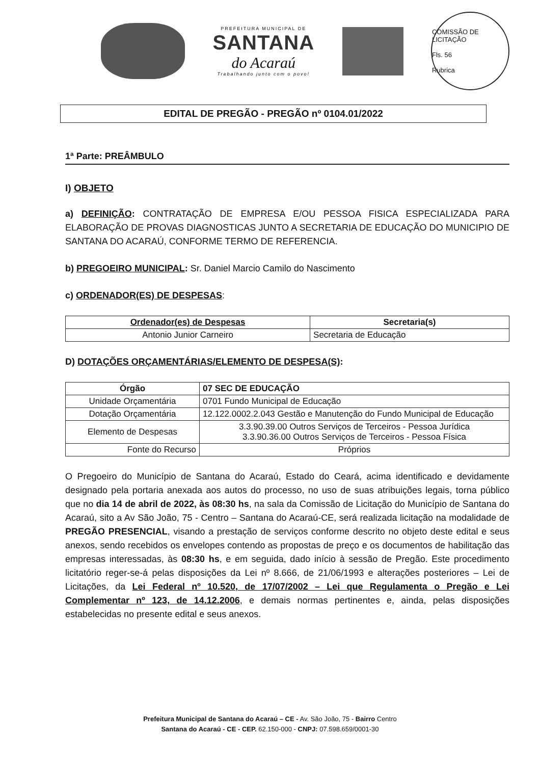PREFEITURA MUNICIPAL DE
SANTANA
do Acaraú
Trabalhando junto com o povo!
COMISSÃO DE LICITAÇÃO
Fls. 56
Rubrica
EDITAL DE PREGÃO - PREGÃO nº 0104.01/2022
1ª Parte: PREÂMBULO
I) OBJETO
a) DEFINIÇÃO: CONTRATAÇÃO DE EMPRESA E/OU PESSOA FISICA ESPECIALIZADA PARA ELABORAÇÃO DE PROVAS DIAGNOSTICAS JUNTO A SECRETARIA DE EDUCAÇÃO DO MUNICIPIO DE SANTANA DO ACARAÚ, CONFORME TERMO DE REFERENCIA.
b) PREGOEIRO MUNICIPAL: Sr. Daniel Marcio Camilo do Nascimento
c) ORDENADOR(ES) DE DESPESAS:
| Ordenador(es) de Despesas | Secretaria(s) |
| --- | --- |
| Antonio Junior Carneiro | Secretaria de Educação |
D) DOTAÇÕES ORÇAMENTÁRIAS/ELEMENTO DE DESPESA(S):
| Órgão | 07 SEC DE EDUCAÇÃO |
| --- | --- |
| Unidade Orçamentária | 0701 Fundo Municipal de Educação |
| Dotação Orçamentária | 12.122.0002.2.043 Gestão e Manutenção do Fundo Municipal de Educação |
| Elemento de Despesas | 3.3.90.39.00 Outros Serviços de Terceiros - Pessoa Jurídica 3.3.90.36.00 Outros Serviços de Terceiros - Pessoa Física |
| Fonte do Recurso | Próprios |
O Pregoeiro do Município de Santana do Acaraú, Estado do Ceará, acima identificado e devidamente designado pela portaria anexada aos autos do processo, no uso de suas atribuições legais, torna público que no dia 14 de abril de 2022, às 08:30 hs, na sala da Comissão de Licitação do Município de Santana do Acaraú, sito a Av São João, 75 - Centro – Santana do Acaraú-CE, será realizada licitação na modalidade de PREGÃO PRESENCIAL, visando a prestação de serviços conforme descrito no objeto deste edital e seus anexos, sendo recebidos os envelopes contendo as propostas de preço e os documentos de habilitação das empresas interessadas, às 08:30 hs, e em seguida, dado início à sessão de Pregão. Este procedimento licitatório reger-se-á pelas disposições da Lei nº 8.666, de 21/06/1993 e alterações posteriores – Lei de Licitações, da Lei Federal nº 10.520, de 17/07/2002 – Lei que Regulamenta o Pregão e Lei Complementar nº 123, de 14.12.2006, e demais normas pertinentes e, ainda, pelas disposições estabelecidas no presente edital e seus anexos.
Prefeitura Municipal de Santana do Acaraú – CE - Av. São João, 75 - Bairro Centro
Santana do Acaraú - CE - CEP. 62.150-000 - CNPJ: 07.598.659/0001-30